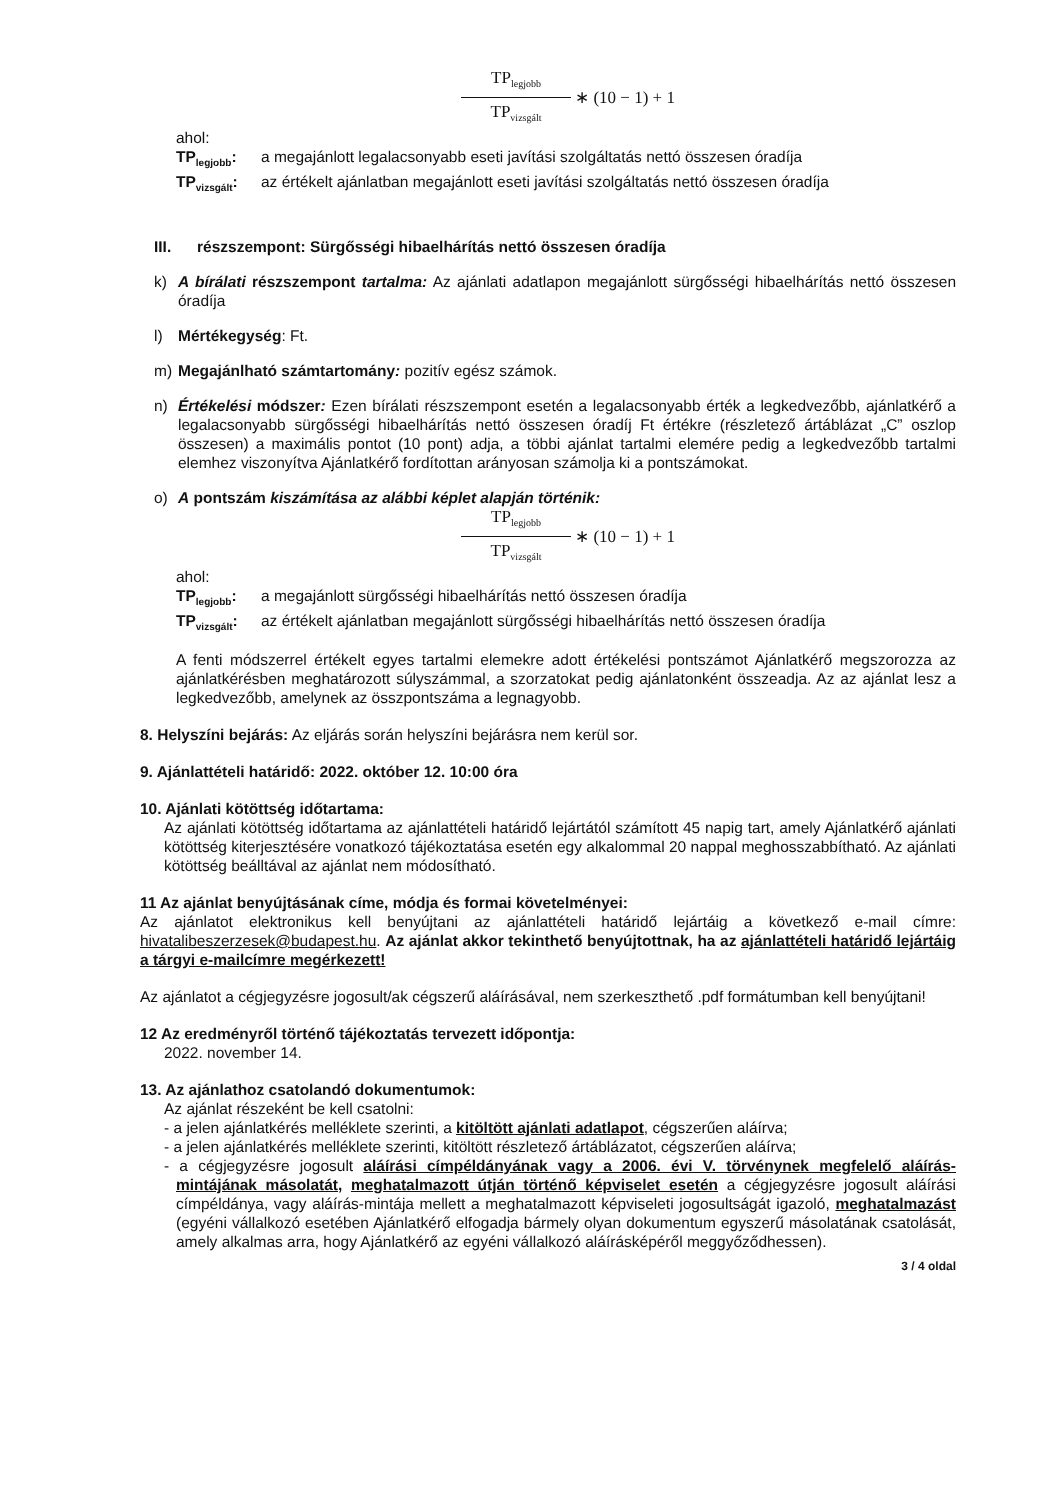TP<sub>legjobb</sub>
TP<sub>vizsgált</sub>
∗ (10 − 1) + 1
ahol:
TP<sub>legjobb</sub>: a megajánlott legalacsonyabb eseti javítási szolgáltatás nettó összesen óradíja
TP<sub>vizsgált</sub>: az értékelt ajánlatban megajánlott eseti javítási szolgáltatás nettó összesen óradíja
III. részszempont: Sürgősségi hibaelhárítás nettó összesen óradíja
k) A bírálati részszempont tartalma: Az ajánlati adatlapon megajánlott sürgősségi hibaelhárítás nettó összesen óradíja
l) Mértékegység: Ft.
m) Megajánlható számtartomány: pozitív egész számok.
n) Értékelési módszer: Ezen bírálati részszempont esetén a legalacsonyabb érték a legkedvezőbb, ajánlatkérő a legalacsonyabb sürgősségi hibaelhárítás nettó összesen óradíj Ft értékre (részletező ártáblázat „C” oszlop összesen) a maximális pontot (10 pont) adja, a többi ajánlat tartalmi elemére pedig a legkedvezőbb tartalmi elemhez viszonyítva Ajánlatkérő fordítottan arányosan számolja ki a pontszámokat.
o) A pontszám kiszámítása az alábbi képlet alapján történik:
TP<sub>legjobb</sub>
TP<sub>vizsgált</sub>
∗ (10 − 1) + 1
ahol:
TP<sub>legjobb</sub>: a megajánlott sürgősségi hibaelhárítás nettó összesen óradíja
TP<sub>vizsgált</sub>: az értékelt ajánlatban megajánlott sürgősségi hibaelhárítás nettó összesen óradíja
A fenti módszerrel értékelt egyes tartalmi elemekre adott értékelési pontszámot Ajánlatkérő megszorozza az ajánlatkérésben meghatározott súlyszámmal, a szorzatokat pedig ajánlatonként összeadja. Az az ajánlat lesz a legkedvezőbb, amelynek az összpontszáma a legnagyobb.
8. Helyszíni bejárás: Az eljárás során helyszíni bejárásra nem kerül sor.
9. Ajánlattételi határidő: 2022. október 12. 10:00 óra
10. Ajánlati kötöttség időtartama:
Az ajánlati kötöttség időtartama az ajánlattételi határidő lejártától számított 45 napig tart, amely Ajánlatkérő ajánlati kötöttség kiterjesztésére vonatkozó tájékoztatása esetén egy alkalommal 20 nappal meghosszabbítható. Az ajánlati kötöttség beálltával az ajánlat nem módosítható.
11 Az ajánlat benyújtásának címe, módja és formai követelményei:
Az ajánlatot elektronikus kell benyújtani az ajánlattételi határidő lejártáig a következő e-mail címre: hivatalibeszerzesek@budapest.hu. Az ajánlat akkor tekinthető benyújtottnak, ha az ajánlattételi határidő lejártáig a tárgyi e-mailcímre megérkezett!
Az ajánlatot a cégjegyzésre jogosult/ak cégszerű aláírásával, nem szerkeszthető .pdf formátumban kell benyújtani!
12 Az eredményről történő tájékoztatás tervezett időpontja:
2022. november 14.
13. Az ajánlathoz csatolandó dokumentumok:
Az ajánlat részeként be kell csatolni:
- a jelen ajánlatkérés melléklete szerinti, a kitöltött ajánlati adatlapot, cégszerűen aláírva;
- a jelen ajánlatkérés melléklete szerinti, kitöltött részletező ártáblázatot, cégszerűen aláírva;
- a cégjegyzésre jogosult aláírási címpéldányának vagy a 2006. évi V. törvénynek megfelelő aláírás-mintájának másolatát, meghatalmazott útján történő képviselet esetén a cégjegyzésre jogosult aláírási címpéldánya, vagy aláírás-mintája mellett a meghatalmazott képviseleti jogosultságát igazoló, meghatalmazást (egyéni vállalkozó esetében Ajánlatkérő elfogadja bármely olyan dokumentum egyszerű másolatának csatolását, amely alkalmas arra, hogy Ajánlatkérő az egyéni vállalkozó aláírásképéről meggyőződhessen).
3 / 4 oldal